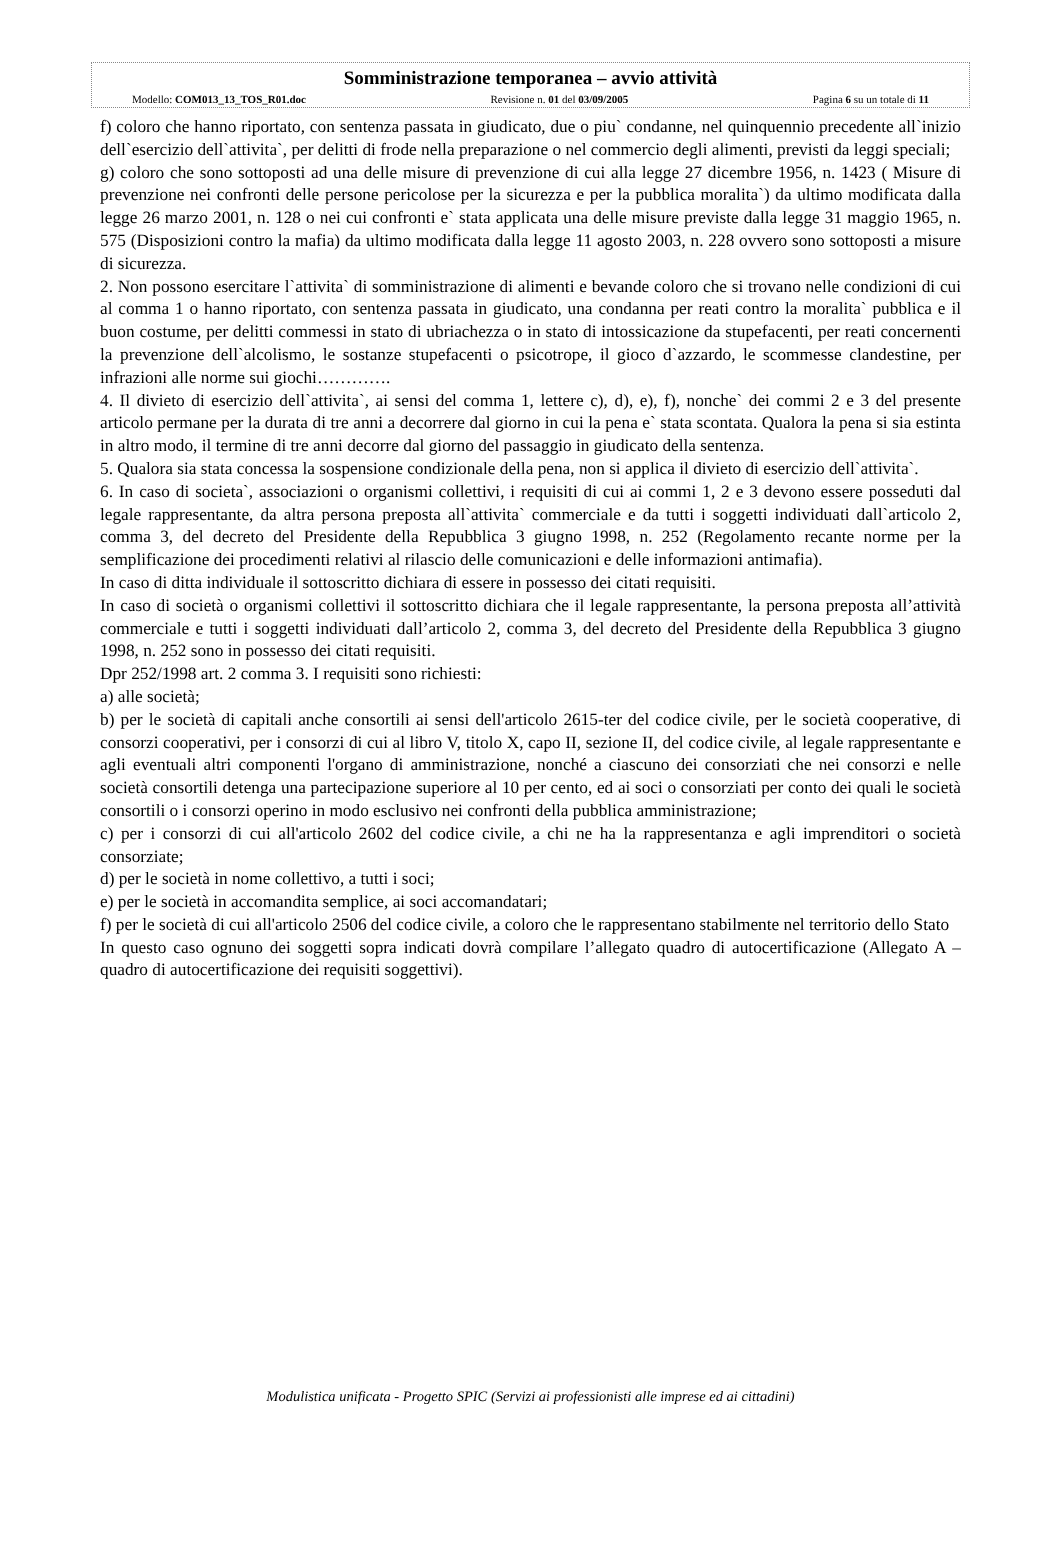Somministrazione temporanea – avvio attività
Modello: COM013_13_TOS_R01.doc Revisione n. 01 del 03/09/2005 Pagina 6 su un totale di 11
f) coloro che hanno riportato, con sentenza passata in giudicato, due o piu` condanne, nel quinquennio precedente all`inizio dell`esercizio dell`attivita`, per delitti di frode nella preparazione o nel commercio degli alimenti, previsti da leggi speciali;
g) coloro che sono sottoposti ad una delle misure di prevenzione di cui alla legge 27 dicembre 1956, n. 1423 ( Misure di prevenzione nei confronti delle persone pericolose per la sicurezza e per la pubblica moralita`) da ultimo modificata dalla legge 26 marzo 2001, n. 128 o nei cui confronti e` stata applicata una delle misure previste dalla legge 31 maggio 1965, n. 575 (Disposizioni contro la mafia) da ultimo modificata dalla legge 11 agosto 2003, n. 228 ovvero sono sottoposti a misure di sicurezza.
2. Non possono esercitare l`attivita` di somministrazione di alimenti e bevande coloro che si trovano nelle condizioni di cui al comma 1 o hanno riportato, con sentenza passata in giudicato, una condanna per reati contro la moralita` pubblica e il buon costume, per delitti commessi in stato di ubriachezza o in stato di intossicazione da stupefacenti, per reati concernenti la prevenzione dell`alcolismo, le sostanze stupefacenti o psicotrope, il gioco d`azzardo, le scommesse clandestine, per infrazioni alle norme sui giochi………….
4. Il divieto di esercizio dell`attivita`, ai sensi del comma 1, lettere c), d), e), f), nonche` dei commi 2 e 3 del presente articolo permane per la durata di tre anni a decorrere dal giorno in cui la pena e` stata scontata. Qualora la pena si sia estinta in altro modo, il termine di tre anni decorre dal giorno del passaggio in giudicato della sentenza.
5. Qualora sia stata concessa la sospensione condizionale della pena, non si applica il divieto di esercizio dell`attivita`.
6. In caso di societa`, associazioni o organismi collettivi, i requisiti di cui ai commi 1, 2 e 3 devono essere posseduti dal legale rappresentante, da altra persona preposta all`attivita` commerciale e da tutti i soggetti individuati dall`articolo 2, comma 3, del decreto del Presidente della Repubblica 3 giugno 1998, n. 252 (Regolamento recante norme per la semplificazione dei procedimenti relativi al rilascio delle comunicazioni e delle informazioni antimafia).
In caso di ditta individuale il sottoscritto dichiara di essere in possesso dei citati requisiti.
In caso di società o organismi collettivi il sottoscritto dichiara che il legale rappresentante, la persona preposta all’attività commerciale e tutti i soggetti individuati dall’articolo 2, comma 3, del decreto del Presidente della Repubblica 3 giugno 1998, n. 252 sono in possesso dei citati requisiti.
Dpr 252/1998 art. 2 comma 3. I requisiti sono richiesti:
a) alle società;
b) per le società di capitali anche consortili ai sensi dell'articolo 2615-ter del codice civile, per le società cooperative, di consorzi cooperativi, per i consorzi di cui al libro V, titolo X, capo II, sezione II, del codice civile, al legale rappresentante e agli eventuali altri componenti l'organo di amministrazione, nonché a ciascuno dei consorziati che nei consorzi e nelle società consortili detenga una partecipazione superiore al 10 per cento, ed ai soci o consorziati per conto dei quali le società consortili o i consorzi operino in modo esclusivo nei confronti della pubblica amministrazione;
c) per i consorzi di cui all'articolo 2602 del codice civile, a chi ne ha la rappresentanza e agli imprenditori o società consorziate;
d) per le società in nome collettivo, a tutti i soci;
e) per le società in accomandita semplice, ai soci accomandatari;
f) per le società di cui all'articolo 2506 del codice civile, a coloro che le rappresentano stabilmente nel territorio dello Stato
In questo caso ognuno dei soggetti sopra indicati dovrà compilare l’allegato quadro di autocertificazione (Allegato A – quadro di autocertificazione dei requisiti soggettivi).
Modulistica unificata - Progetto SPIC (Servizi ai professionisti alle imprese ed ai cittadini)